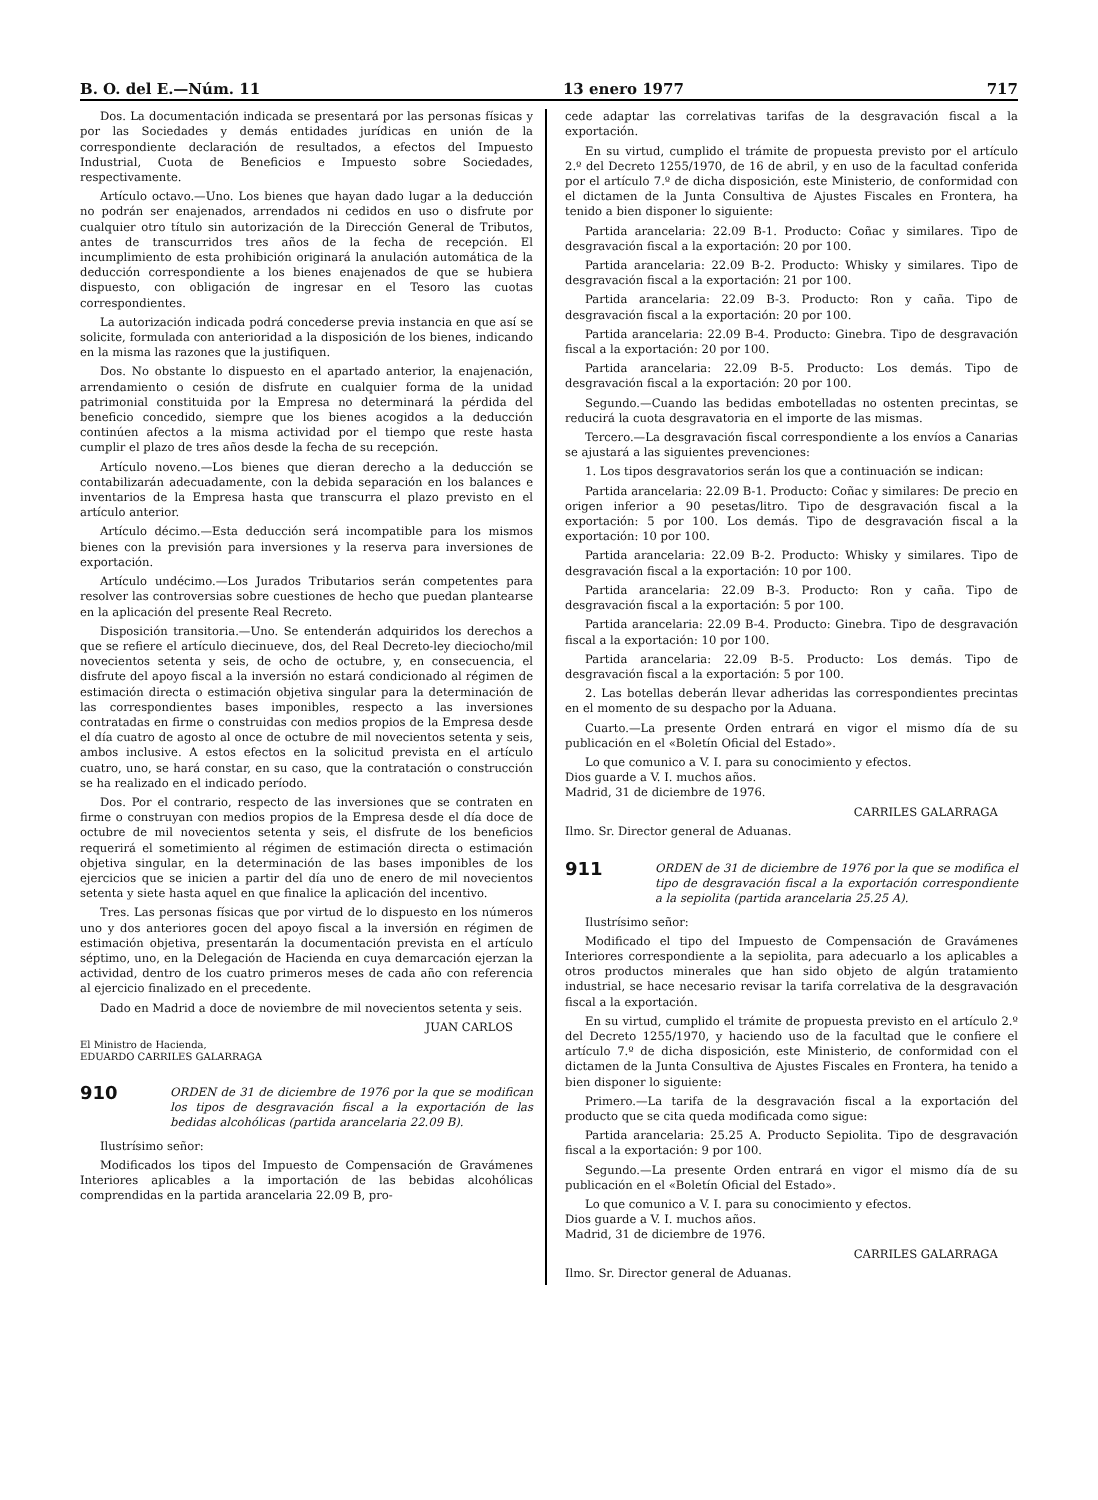B. O. del E.—Núm. 11 13 enero 1977 717
Dos. La documentación indicada se presentará por las personas físicas y por las Sociedades y demás entidades jurídicas en unión de la correspondiente declaración de resultados, a efectos del Impuesto Industrial, Cuota de Beneficios e Impuesto sobre Sociedades, respectivamente.
Artículo octavo.—Uno. Los bienes que hayan dado lugar a la deducción no podrán ser enajenados, arrendados ni cedidos en uso o disfrute por cualquier otro título sin autorización de la Dirección General de Tributos, antes de transcurridos tres años de la fecha de recepción. El incumplimiento de esta prohibición originará la anulación automática de la deducción correspondiente a los bienes enajenados de que se hubiera dispuesto, con obligación de ingresar en el Tesoro las cuotas correspondientes.
La autorización indicada podrá concederse previa instancia en que así se solicite, formulada con anterioridad a la disposición de los bienes, indicando en la misma las razones que la justifiquen.
Dos. No obstante lo dispuesto en el apartado anterior, la enajenación, arrendamiento o cesión de disfrute en cualquier forma de la unidad patrimonial constituida por la Empresa no determinará la pérdida del beneficio concedido, siempre que los bienes acogidos a la deducción continúen afectos a la misma actividad por el tiempo que reste hasta cumplir el plazo de tres años desde la fecha de su recepción.
Artículo noveno.—Los bienes que dieran derecho a la deducción se contabilizarán adecuadamente, con la debida separación en los balances e inventarios de la Empresa hasta que transcurra el plazo previsto en el artículo anterior.
Artículo décimo.—Esta deducción será incompatible para los mismos bienes con la previsión para inversiones y la reserva para inversiones de exportación.
Artículo undécimo.—Los Jurados Tributarios serán competentes para resolver las controversias sobre cuestiones de hecho que puedan plantearse en la aplicación del presente Real Recreto.
Disposición transitoria.—Uno. Se entenderán adquiridos los derechos a que se refiere el artículo diecinueve, dos, del Real Decreto-ley dieciocho/mil novecientos setenta y seis, de ocho de octubre, y, en consecuencia, el disfrute del apoyo fiscal a la inversión no estará condicionado al régimen de estimación directa o estimación objetiva singular para la determinación de las correspondientes bases imponibles, respecto a las inversiones contratadas en firme o construidas con medios propios de la Empresa desde el día cuatro de agosto al once de octubre de mil novecientos setenta y seis, ambos inclusive. A estos efectos en la solicitud prevista en el artículo cuatro, uno, se hará constar, en su caso, que la contratación o construcción se ha realizado en el indicado período.
Dos. Por el contrario, respecto de las inversiones que se contraten en firme o construyan con medios propios de la Empresa desde el día doce de octubre de mil novecientos setenta y seis, el disfrute de los beneficios requerirá el sometimiento al régimen de estimación directa o estimación objetiva singular, en la determinación de las bases imponibles de los ejercicios que se inicien a partir del día uno de enero de mil novecientos setenta y siete hasta aquel en que finalice la aplicación del incentivo.
Tres. Las personas físicas que por virtud de lo dispuesto en los números uno y dos anteriores gocen del apoyo fiscal a la inversión en régimen de estimación objetiva, presentarán la documentación prevista en el artículo séptimo, uno, en la Delegación de Hacienda en cuya demarcación ejerzan la actividad, dentro de los cuatro primeros meses de cada año con referencia al ejercicio finalizado en el precedente.
Dado en Madrid a doce de noviembre de mil novecientos setenta y seis.
JUAN CARLOS
El Ministro de Hacienda,
EDUARDO CARRILES GALARRAGA
910 ORDEN de 31 de diciembre de 1976 por la que se modifican los tipos de desgravación fiscal a la exportación de las bedidas alcohólicas (partida arancelaria 22.09 B).
Ilustrísimo señor:
Modificados los tipos del Impuesto de Compensación de Gravámenes Interiores aplicables a la importación de las bebidas alcohólicas comprendidas en la partida arancelaria 22.09 B, pro-
cede adaptar las correlativas tarifas de la desgravación fiscal a la exportación.
En su virtud, cumplido el trámite de propuesta previsto por el artículo 2.º del Decreto 1255/1970, de 16 de abril, y en uso de la facultad conferida por el artículo 7.º de dicha disposición, este Ministerio, de conformidad con el dictamen de la Junta Consultiva de Ajustes Fiscales en Frontera, ha tenido a bien disponer lo siguiente:
Partida arancelaria: 22.09 B-1. Producto: Coñac y similares. Tipo de desgravación fiscal a la exportación: 20 por 100.
Partida arancelaria: 22.09 B-2. Producto: Whisky y similares. Tipo de desgravación fiscal a la exportación: 21 por 100.
Partida arancelaria: 22.09 B-3. Producto: Ron y caña. Tipo de desgravación fiscal a la exportación: 20 por 100.
Partida arancelaria: 22.09 B-4. Producto: Ginebra. Tipo de desgravación fiscal a la exportación: 20 por 100.
Partida arancelaria: 22.09 B-5. Producto: Los demás. Tipo de desgravación fiscal a la exportación: 20 por 100.
Segundo.—Cuando las bedidas embotelladas no ostenten precintas, se reducirá la cuota desgravatoria en el importe de las mismas.
Tercero.—La desgravación fiscal correspondiente a los envíos a Canarias se ajustará a las siguientes prevenciones:
1. Los tipos desgravatorios serán los que a continuación se indican:
Partida arancelaria: 22.09 B-1. Producto: Coñac y similares: De precio en origen inferior a 90 pesetas/litro. Tipo de desgravación fiscal a la exportación: 5 por 100. Los demás. Tipo de desgravación fiscal a la exportación: 10 por 100.
Partida arancelaria: 22.09 B-2. Producto: Whisky y similares. Tipo de desgravación fiscal a la exportación: 10 por 100.
Partida arancelaria: 22.09 B-3. Producto: Ron y caña. Tipo de desgravación fiscal a la exportación: 5 por 100.
Partida arancelaria: 22.09 B-4. Producto: Ginebra. Tipo de desgravación fiscal a la exportación: 10 por 100.
Partida arancelaria: 22.09 B-5. Producto: Los demás. Tipo de desgravación fiscal a la exportación: 5 por 100.
2. Las botellas deberán llevar adheridas las correspondientes precintas en el momento de su despacho por la Aduana.
Cuarto.—La presente Orden entrará en vigor el mismo día de su publicación en el «Boletín Oficial del Estado».
Lo que comunico a V. I. para su conocimiento y efectos.
Dios guarde a V. I. muchos años.
Madrid, 31 de diciembre de 1976.
CARRILES GALARRAGA
Ilmo. Sr. Director general de Aduanas.
911 ORDEN de 31 de diciembre de 1976 por la que se modifica el tipo de desgravación fiscal a la exportación correspondiente a la sepiolita (partida arancelaria 25.25 A).
Ilustrísimo señor:
Modificado el tipo del Impuesto de Compensación de Gravámenes Interiores correspondiente a la sepiolita, para adecuarlo a los aplicables a otros productos minerales que han sido objeto de algún tratamiento industrial, se hace necesario revisar la tarifa correlativa de la desgravación fiscal a la exportación.
En su virtud, cumplido el trámite de propuesta previsto en el artículo 2.º del Decreto 1255/1970, y haciendo uso de la facultad que le confiere el artículo 7.º de dicha disposición, este Ministerio, de conformidad con el dictamen de la Junta Consultiva de Ajustes Fiscales en Frontera, ha tenido a bien disponer lo siguiente:
Primero.—La tarifa de la desgravación fiscal a la exportación del producto que se cita queda modificada como sigue:
Partida arancelaria: 25.25 A. Producto Sepiolita. Tipo de desgravación fiscal a la exportación: 9 por 100.
Segundo.—La presente Orden entrará en vigor el mismo día de su publicación en el «Boletín Oficial del Estado».
Lo que comunico a V. I. para su conocimiento y efectos.
Dios guarde a V. I. muchos años.
Madrid, 31 de diciembre de 1976.
CARRILES GALARRAGA
Ilmo. Sr. Director general de Aduanas.